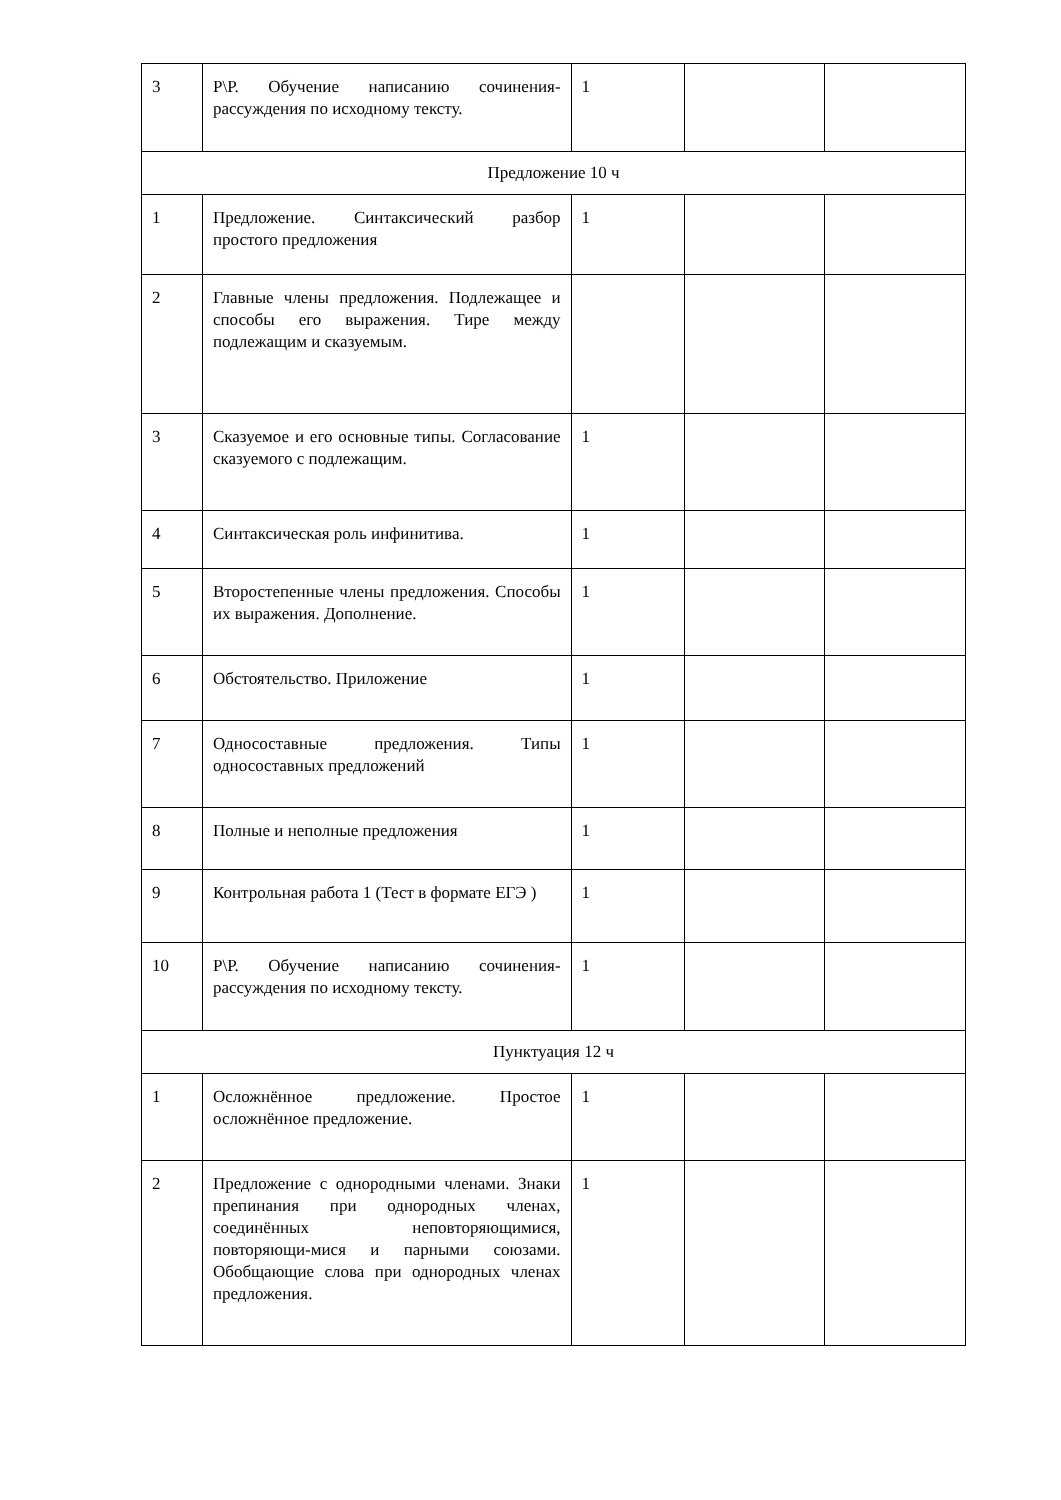| 3 | Р\Р. Обучение написанию сочинения-рассуждения по исходному тексту. | 1 | | |
| Предложение 10 ч | | | | |
| 1 | Предложение. Синтаксический разбор простого предложения | 1 | | |
| 2 | Главные члены предложения. Подлежащее и способы его выражения. Тире между подлежащим и сказуемым. | | | |
| 3 | Сказуемое и его основные типы. Согласование сказуемого с подлежащим. | 1 | | |
| 4 | Синтаксическая роль инфинитива. | 1 | | |
| 5 | Второстепенные члены предложения. Способы их выражения. Дополнение. | 1 | | |
| 6 | Обстоятельство. Приложение | 1 | | |
| 7 | Односоставные предложения. Типы односоставных предложений | 1 | | |
| 8 | Полные и неполные предложения | 1 | | |
| 9 | Контрольная работа 1 (Тест в формате ЕГЭ ) | 1 | | |
| 10 | Р\Р. Обучение написанию сочинения-рассуждения по исходному тексту. | 1 | | |
| Пунктуация 12 ч | | | | |
| 1 | Осложнённое предложение. Простое осложнённое предложение. | 1 | | |
| 2 | Предложение с однородными членами. Знаки препинания при однородных членах, соединённых неповторяющимися, повторяющи-мися и парными союзами. Обобщающие слова при однородных членах предложения. | 1 | | |